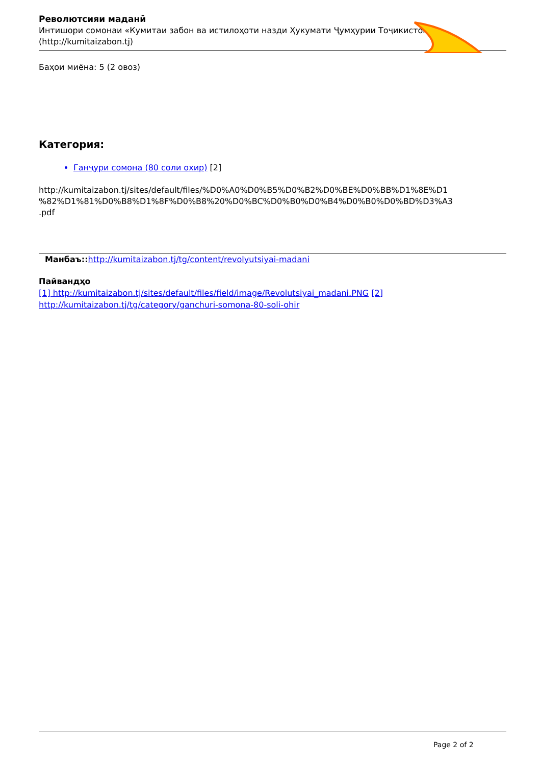Револютсияи маданӣ
Интишори сомонаи «Кумитаи забон ва истилоҳоти назди Ҳукумати Ҷумҳурии Тоҷикистон»
(http://kumitaizabon.tj)
Баҳои миёна: 5 (2 овоз)
Категория:
Ганҷури сомона (80 соли охир) [2]
http://kumitaizabon.tj/sites/default/files/%D0%A0%D0%B5%D0%B2%D0%BE%D0%BB%D1%8E%D1
%82%D1%81%D0%B8%D1%8F%D0%B8%20%D0%BC%D0%B0%D0%B4%D0%B0%D0%BD%D3%A3
.pdf
Манбаъ:: http://kumitaizabon.tj/tg/content/revolyutsiyai-madani
Пайвандҳо
[1] http://kumitaizabon.tj/sites/default/files/field/image/Revolutsiyai_madani.PNG [2]
http://kumitaizabon.tj/tg/category/ganchuri-somona-80-soli-ohir
Page 2 of 2